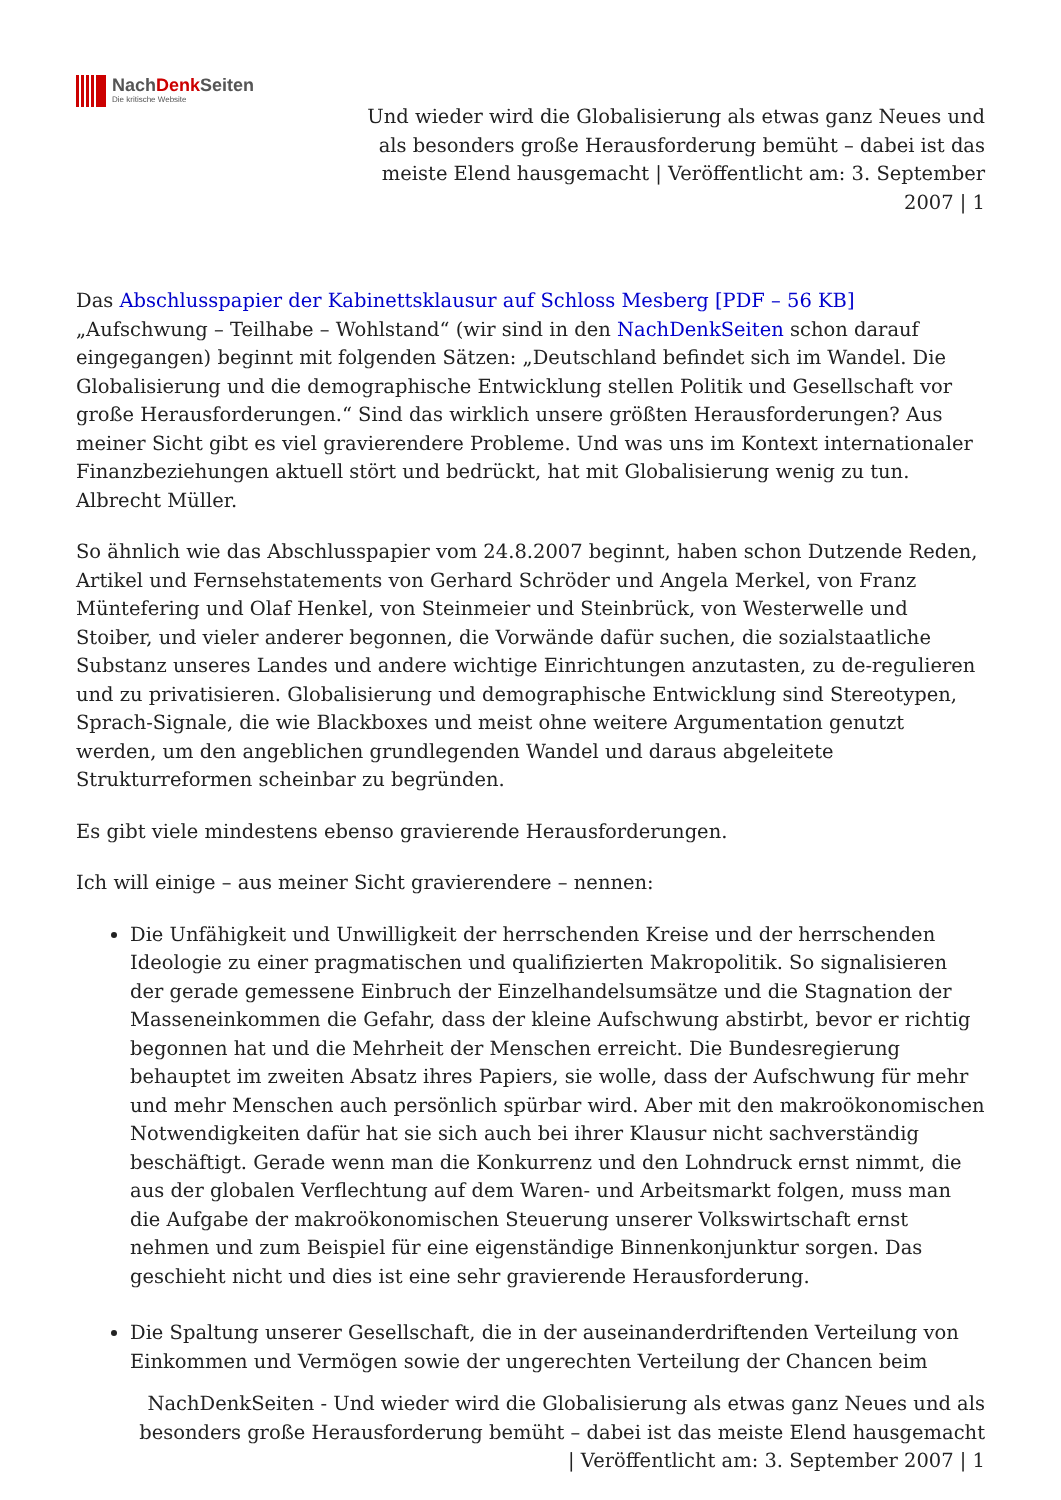NachDenk Seiten
Die kritische Website
Und wieder wird die Globalisierung als etwas ganz Neues und als besonders große Herausforderung bemüht – dabei ist das meiste Elend hausgemacht | Veröffentlicht am: 3. September 2007 | 1
Das Abschlusspapier der Kabinettsklausur auf Schloss Mesberg [PDF – 56 KB] „Aufschwung – Teilhabe – Wohlstand“ (wir sind in den NachDenkSeiten schon darauf eingegangen) beginnt mit folgenden Sätzen: „Deutschland befindet sich im Wandel. Die Globalisierung und die demographische Entwicklung stellen Politik und Gesellschaft vor große Herausforderungen.“ Sind das wirklich unsere größten Herausforderungen? Aus meiner Sicht gibt es viel gravierendere Probleme. Und was uns im Kontext internationaler Finanzbeziehungen aktuell stört und bedrückt, hat mit Globalisierung wenig zu tun.
Albrecht Müller.
So ähnlich wie das Abschlusspapier vom 24.8.2007 beginnt, haben schon Dutzende Reden, Artikel und Fernsehstatements von Gerhard Schröder und Angela Merkel, von Franz Müntefering und Olaf Henkel, von Steinmeier und Steinbrück, von Westerwelle und Stoiber, und vieler anderer begonnen, die Vorwände dafür suchen, die sozialstaatliche Substanz unseres Landes und andere wichtige Einrichtungen anzutasten, zu de-regulieren und zu privatisieren. Globalisierung und demographische Entwicklung sind Stereotypen, Sprach-Signale, die wie Blackboxes und meist ohne weitere Argumentation genutzt werden, um den angeblichen grundlegenden Wandel und daraus abgeleitete Strukturreformen scheinbar zu begründen.
Es gibt viele mindestens ebenso gravierende Herausforderungen.
Ich will einige – aus meiner Sicht gravierendere – nennen:
Die Unfähigkeit und Unwilligkeit der herrschenden Kreise und der herrschenden Ideologie zu einer pragmatischen und qualifizierten Makropolitik. So signalisieren der gerade gemessene Einbruch der Einzelhandelsumsätze und die Stagnation der Masseneinkommen die Gefahr, dass der kleine Aufschwung abstirbt, bevor er richtig begonnen hat und die Mehrheit der Menschen erreicht. Die Bundesregierung behauptet im zweiten Absatz ihres Papiers, sie wolle, dass der Aufschwung für mehr und mehr Menschen auch persönlich spürbar wird. Aber mit den makroökonomischen Notwendigkeiten dafür hat sie sich auch bei ihrer Klausur nicht sachverständig beschäftigt. Gerade wenn man die Konkurrenz und den Lohndruck ernst nimmt, die aus der globalen Verflechtung auf dem Waren- und Arbeitsmarkt folgen, muss man die Aufgabe der makroökonomischen Steuerung unserer Volkswirtschaft ernst nehmen und zum Beispiel für eine eigenständige Binnenkonjunktur sorgen. Das geschieht nicht und dies ist eine sehr gravierende Herausforderung.
Die Spaltung unserer Gesellschaft, die in der auseinanderdriftenden Verteilung von Einkommen und Vermögen sowie der ungerechten Verteilung der Chancen beim
NachDenkSeiten - Und wieder wird die Globalisierung als etwas ganz Neues und als besonders große Herausforderung bemüht – dabei ist das meiste Elend hausgemacht | Veröffentlicht am: 3. September 2007 | 1